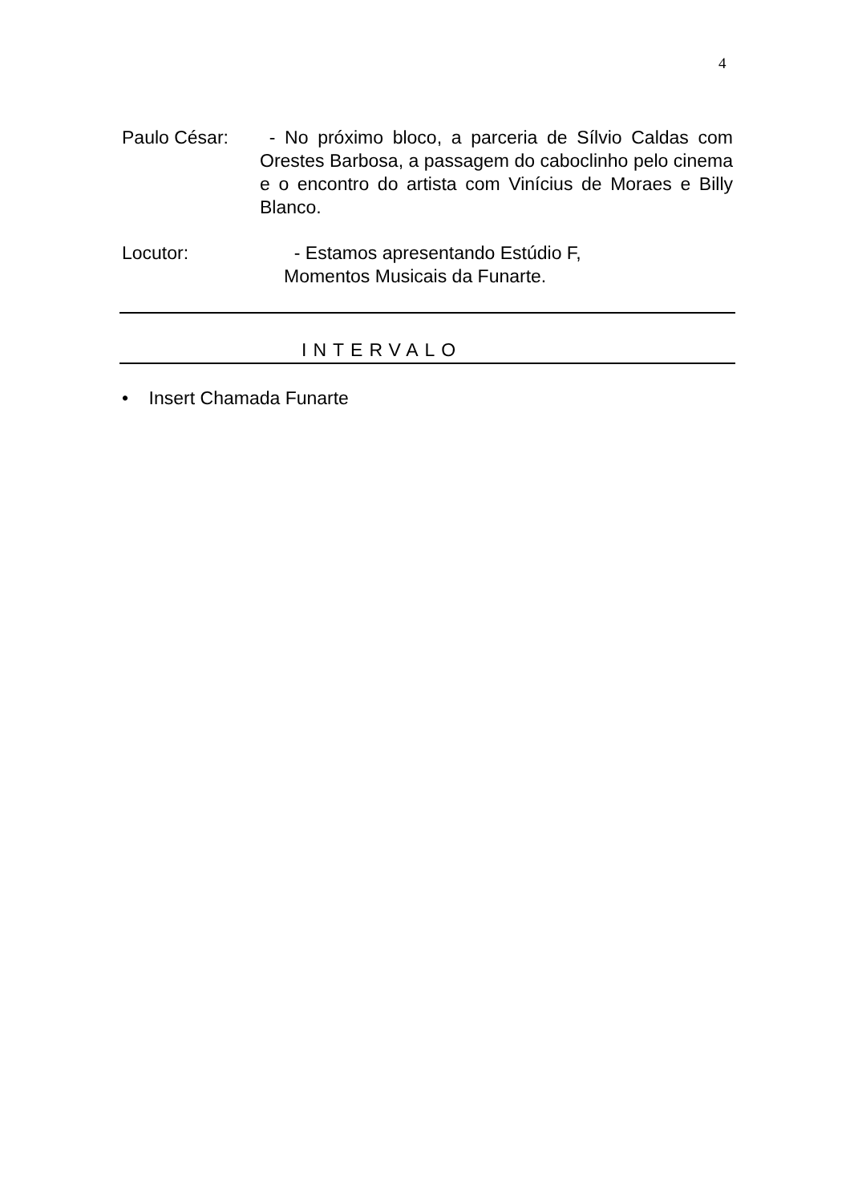4
Paulo César: - No próximo bloco, a parceria de Sílvio Caldas com Orestes Barbosa, a passagem do caboclinho pelo cinema e o encontro do artista com Vinícius de Moraes e Billy Blanco.
Locutor: - Estamos apresentando Estúdio F,
Momentos Musicais da Funarte.
INTERVALO
• Insert Chamada Funarte